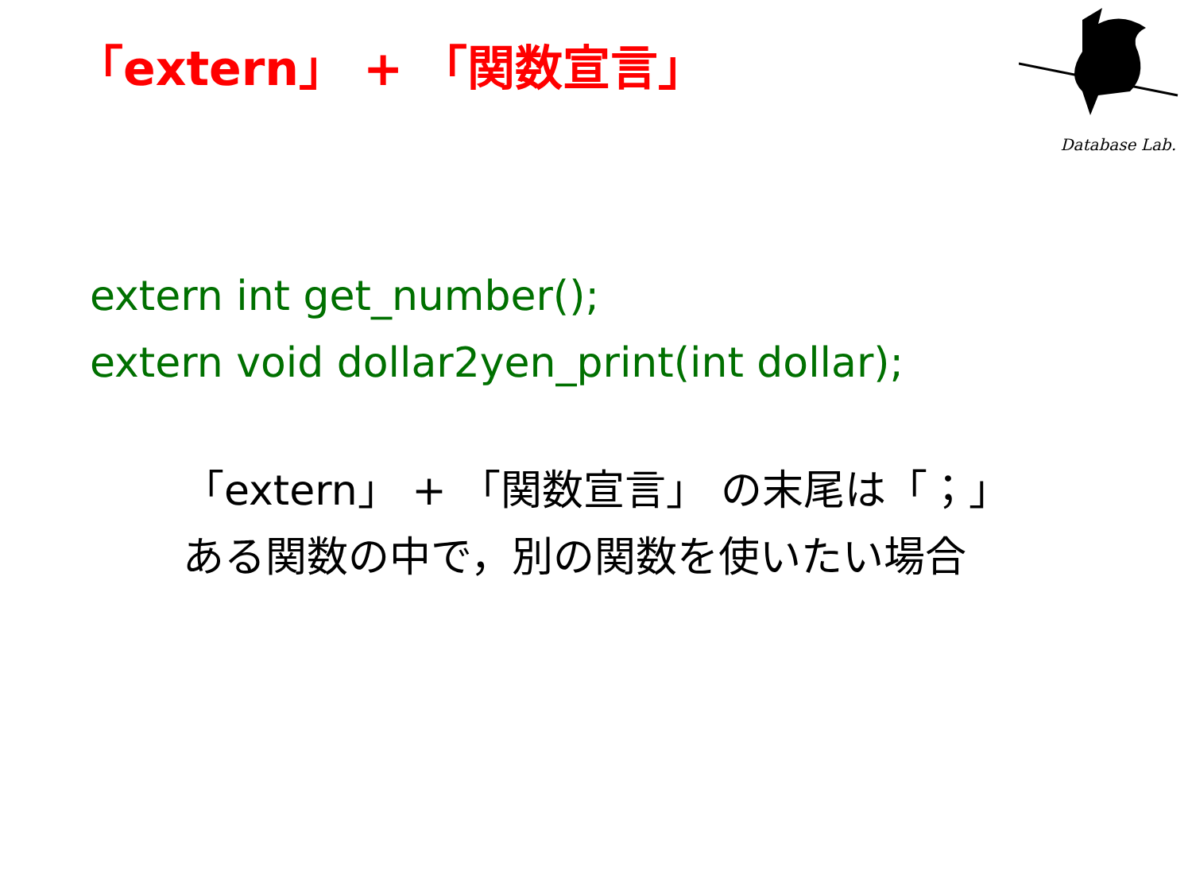「extern」 + 「関数宣言」
Database Lab.
extern int get_number();
extern void dollar2yen_print(int dollar);
「extern」 + 「関数宣言」 の末尾は「；」
ある関数の中で，別の関数を使いたい場合